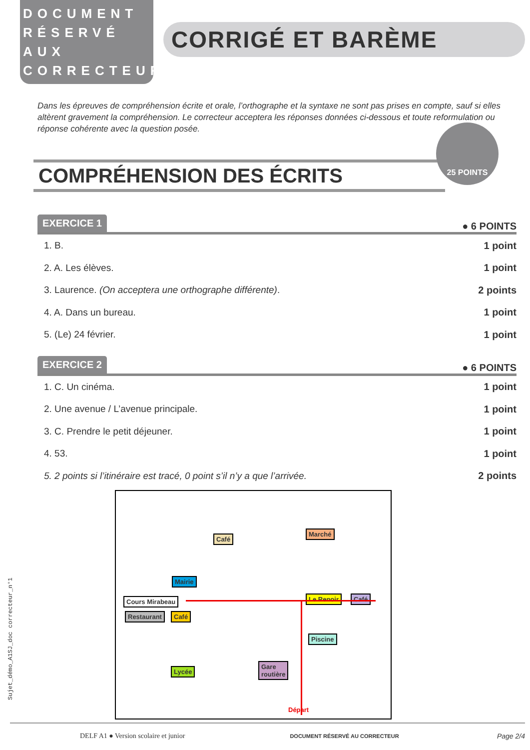Sujet_démo_A1SJ_doc correcteur_n°1
DOCUMENT RÉSERVÉ AUX CORRECTEURS
CORRIGÉ ET BARÈME
Dans les épreuves de compréhension écrite et orale, l’orthographe et la syntaxe ne sont pas prises en compte, sauf si elles altèrent gravement la compréhension. Le correcteur acceptera les réponses données ci-dessous et toute reformulation ou réponse cohérente avec la question posée.
25 POINTS
COMPRÉHENSION DES ÉCRITS
EXERCICE 1 ● 6 POINTS
1. B. 1 point
2. A. Les élèves. 1 point
3. Laurence. (On acceptera une orthographe différente). 2 points
4. A. Dans un bureau. 1 point
5. (Le) 24 février. 1 point
EXERCICE 2 ● 6 POINTS
1. C. Un cinéma. 1 point
2. Une avenue / L’avenue principale. 1 point
3. C. Prendre le petit déjeuner. 1 point
4. 53. 1 point
5. 2 points si l’itinéraire est tracé, 0 point s’il n’y a que l’arrivée. 2 points
Café
Marché
Mairie
Cours Mirabeau Le Renoir Café
Restaurant Café
Piscine
Lycée
Gare
routière
Départ
DELF A1 ● Version scolaire et junior DOCUMENT RÉSERVÉ AU CORRECTEUR Page 2/4